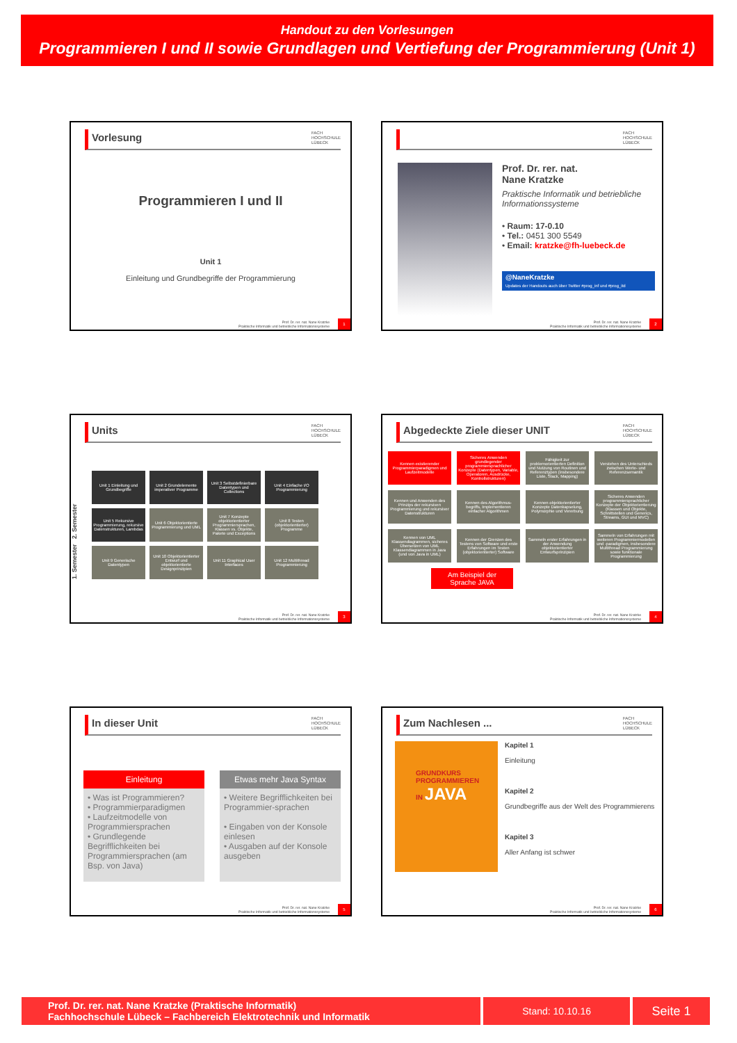Handout zu den Vorlesungen
Programmieren I und II sowie Grundlagen und Vertiefung der Programmierung (Unit 1)
Vorlesung FACH
HOCHSCHULE
LÜBECK
Programmieren I und II
Unit 1
Einleitung und Grundbegriffe der Programmierung
Prof. Dr. rer. nat. Nane Kratzke
Praktische Informatik und betriebliche Informationssysteme
1
FACH
HOCHSCHULE
LÜBECK
Prof. Dr. rer. nat.
Nane Kratzke
Praktische Informatik und betriebliche Informationssysteme
• Raum: 17-0.10
• Tel.: 0451 300 5549
• Email: kratzke@fh-luebeck.de
@NaneKratzke
Updates der Handouts auch über Twitter #prog_inf und #prog_itd
Prof. Dr. rer. nat. Nane Kratzke
Praktische Informatik und betriebliche Informationssysteme
2
Units FACH
HOCHSCHULE
LÜBECK
1. Semester 2. Semester
Unit 1 Einleitung und Grundbegriffe
Unit 2 Grundelemente imperativer Programme
Unit 3 Selbstdefinierbare Datentypen und Collections
Unit 4 Einfache I/O Programmierung
Unit 5 Rekursive Programmierung, rekursive Datenstrukturen, Lambdas
Unit 6 Objektorientierte Programmierung und UML
Unit 7 Konzepte objektorientierter Programmiersprachen, Klassen vs. Objekte, Pakete und Exceptions
Unit 8 Testen (objektorientierter) Programme
Unit 9 Generische Datentypen
Unit 10 Objektorientierter Entwurf und objektorientierte Designprinzipien
Unit 11 Graphical User Interfaces
Unit 12 Multithread Programmierung
Prof. Dr. rer. nat. Nane Kratzke
Praktische Informatik und betriebliche Informationssysteme
3
Abgedeckte Ziele dieser UNIT FACH
HOCHSCHULE
LÜBECK
Kennen existierender Programmierparadigmen und Laufzeitmodelle
Sicheres Anwenden grundlegender programmiersprachlicher Konzepte (Datentypen, Variable, Operatoren, Ausdrücke, Kontrollstrukturen)
Fähigkeit zur problemorientierten Definition und Nutzung von Routinen und Referenztypen (insbesondere Liste, Stack, Mapping)
Verstehen des Unterschieds zwischen Werte- und Referenzsemantik
Kennen und Anwenden des Prinzips der rekursiven Programmierung und rekursiver Datenstrukturen
Kennen des Algorithmus-begriffs, Implementieren einfacher Algorithmen
Kennen objektorientierter Konzepte Datenkapselung, Polymorphie und Vererbung
Sicheres Anwenden programmiersprachlicher Konzepte der Objektorientierung (Klassen und Objekte, Schnittstellen und Generics, Streams, GUI und MVC)
Kennen von UML Klassendiagrammen, sicheres Übersetzen von UML Klassendiagrammen in Java (und von Java in UML)
Kennen der Grenzen des Testens von Software und erste Erfahrungen im Testen (objektorientierter) Software
Sammeln erster Erfahrungen in der Anwendung objektorientierter Entwurfsprinzipien
Sammeln von Erfahrungen mit weiteren Programmiermodellen und -paradigmen, insbesondere Multithread Programmierung sowie funktionale Programmierung
Am Beispiel der Sprache JAVA
Prof. Dr. rer. nat. Nane Kratzke
Praktische Informatik und betriebliche Informationssysteme
4
In dieser Unit FACH
HOCHSCHULE
LÜBECK
Einleitung
• Was ist Programmieren?
• Programmierparadigmen
• Laufzeitmodelle von Programmiersprachen
• Grundlegende Begrifflichkeiten bei Programmiersprachen (am Bsp. von Java)
Etwas mehr Java Syntax
• Weitere Begrifflichkeiten bei Programmier-sprachen
• Eingaben von der Konsole einlesen
• Ausgaben auf der Konsole ausgeben
Prof. Dr. rer. nat. Nane Kratzke
Praktische Informatik und betriebliche Informationssysteme
5
Zum Nachlesen ... FACH
HOCHSCHULE
LÜBECK
GRUNDKURS PROGRAMMIEREN
IN JAVA
Kapitel 1
Einleitung
Kapitel 2
Grundbegriffe aus der Welt des Programmierens
Kapitel 3
Aller Anfang ist schwer
Prof. Dr. rer. nat. Nane Kratzke
Praktische Informatik und betriebliche Informationssysteme
6
Prof. Dr. rer. nat. Nane Kratzke (Praktische Informatik)
Fachhochschule Lübeck – Fachbereich Elektrotechnik und Informatik
Stand: 10.10.16
Seite 1